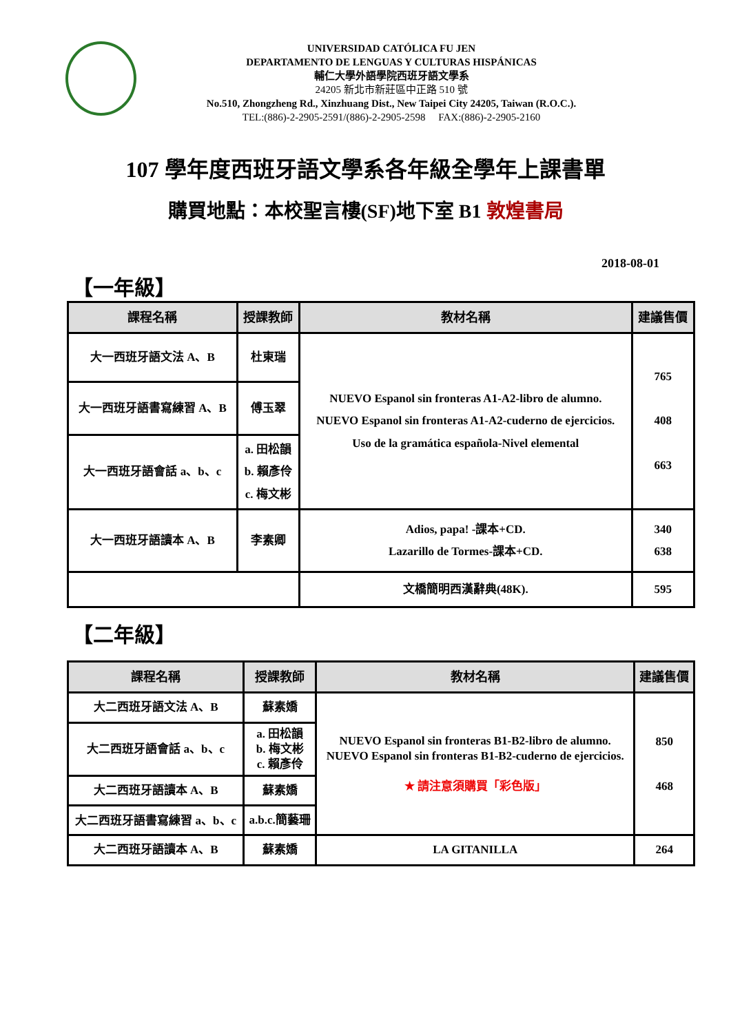UNIVERSIDAD CATÓLICA FU JEN
DEPARTAMENTO DE LENGUAS Y CULTURAS HISPÁNICAS
輔仁大學外語學院西班牙語文學系
24205 新北市新莊區中正路 510 號
No.510, Zhongzheng Rd., Xinzhuang Dist., New Taipei City 24205, Taiwan (R.O.C.).
TEL:(886)-2-2905-2591/(886)-2-2905-2598 FAX:(886)-2-2905-2160
107 學年度西班牙語文學系各年級全學年上課書單
購買地點：本校聖言樓(SF)地下室 B1 敦煌書局
2018-08-01
【一年級】
| 課程名稱 | 授課教師 | 教材名稱 | 建議售價 |
| --- | --- | --- | --- |
| 大一西班牙語文法 A、B | 杜東瑞 | NUEVO Espanol sin fronteras A1-A2-libro de alumno. NUEVO Espanol sin fronteras A1-A2-cuderno de ejercicios. Uso de la gramática española-Nivel elemental | 765 408 663 |
| 大一西班牙語書寫練習 A、B | 傅玉翠 | | |
| 大一西班牙語會話 a、b、c | a. 田松韻 b. 賴彥伶 c. 梅文彬 | | |
| 大一西班牙語讀本 A、B | 李素卿 | Adios, papa! -課本+CD. Lazarillo de Tormes-課本+CD. | 340 638 |
| | | 文橋簡明西漢辭典(48K). | 595 |
【二年級】
| 課程名稱 | 授課教師 | 教材名稱 | 建議售價 |
| --- | --- | --- | --- |
| 大二西班牙語文法 A、B | 蘇素嬌 | NUEVO Espanol sin fronteras B1-B2-libro de alumno. NUEVO Espanol sin fronteras B1-B2-cuderno de ejercicios. ★ 請注意須購買「彩色版」 | 850 468 |
| 大二西班牙語會話 a、b、c | a. 田松韻 b. 梅文彬 c. 賴彥伶 | | |
| 大二西班牙語讀本 A、B | 蘇素嬌 | | |
| 大二西班牙語書寫練習 a、b、c | a.b.c.簡藝珊 | | |
| 大二西班牙語讀本 A、B | 蘇素嬌 | LA GITANILLA | 264 |